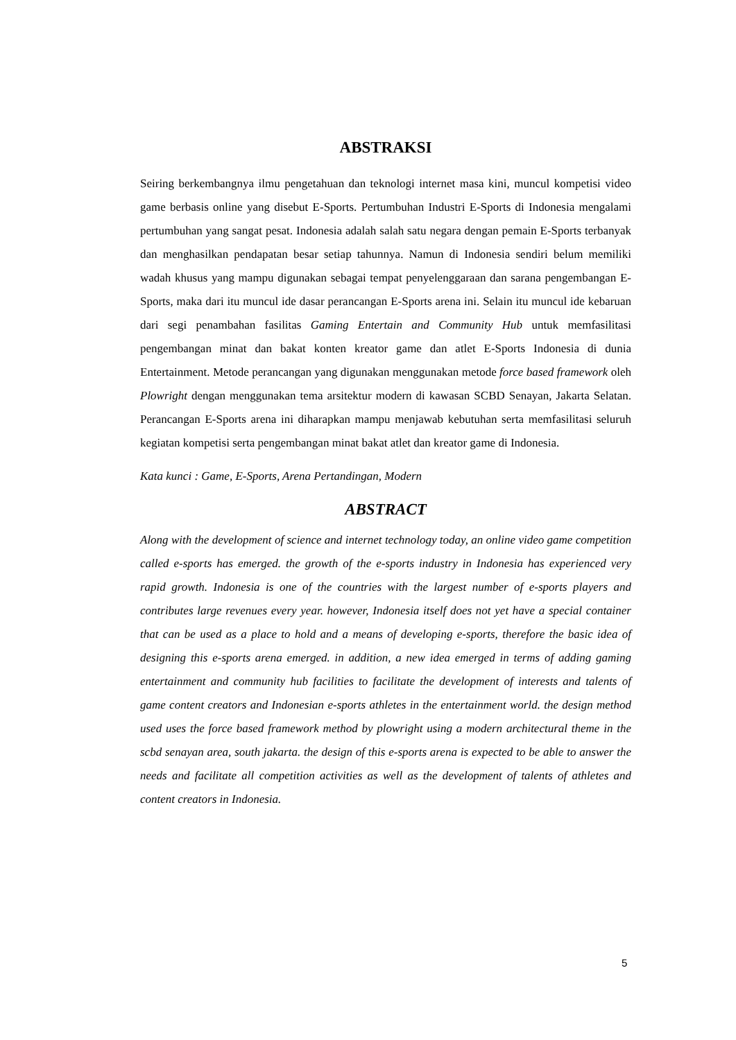ABSTRAKSI
Seiring berkembangnya ilmu pengetahuan dan teknologi internet masa kini, muncul kompetisi video game berbasis online yang disebut E-Sports. Pertumbuhan Industri E-Sports di Indonesia mengalami pertumbuhan yang sangat pesat. Indonesia adalah salah satu negara dengan pemain E-Sports terbanyak dan menghasilkan pendapatan besar setiap tahunnya. Namun di Indonesia sendiri belum memiliki wadah khusus yang mampu digunakan sebagai tempat penyelenggaraan dan sarana pengembangan E-Sports, maka dari itu muncul ide dasar perancangan E-Sports arena ini. Selain itu muncul ide kebaruan dari segi penambahan fasilitas Gaming Entertain and Community Hub untuk memfasilitasi pengembangan minat dan bakat konten kreator game dan atlet E-Sports Indonesia di dunia Entertainment. Metode perancangan yang digunakan menggunakan metode force based framework oleh Plowright dengan menggunakan tema arsitektur modern di kawasan SCBD Senayan, Jakarta Selatan. Perancangan E-Sports arena ini diharapkan mampu menjawab kebutuhan serta memfasilitasi seluruh kegiatan kompetisi serta pengembangan minat bakat atlet dan kreator game di Indonesia.
Kata kunci : Game, E-Sports, Arena Pertandingan, Modern
ABSTRACT
Along with the development of science and internet technology today, an online video game competition called e-sports has emerged. the growth of the e-sports industry in Indonesia has experienced very rapid growth. Indonesia is one of the countries with the largest number of e-sports players and contributes large revenues every year. however, Indonesia itself does not yet have a special container that can be used as a place to hold and a means of developing e-sports, therefore the basic idea of designing this e-sports arena emerged. in addition, a new idea emerged in terms of adding gaming entertainment and community hub facilities to facilitate the development of interests and talents of game content creators and Indonesian e-sports athletes in the entertainment world. the design method used uses the force based framework method by plowright using a modern architectural theme in the scbd senayan area, south jakarta. the design of this e-sports arena is expected to be able to answer the needs and facilitate all competition activities as well as the development of talents of athletes and content creators in Indonesia.
5